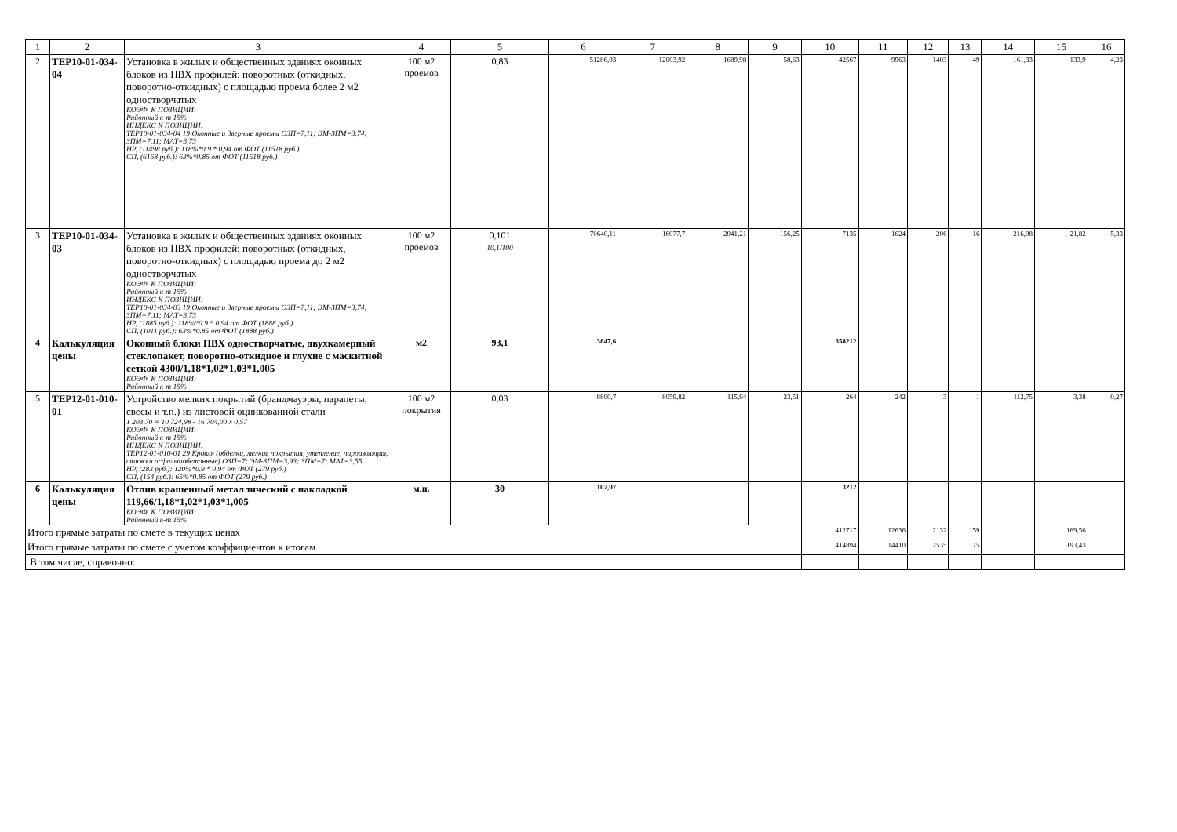| 1 | 2 | 3 | 4 | 5 | 6 | 7 | 8 | 9 | 10 | 11 | 12 | 13 | 14 | 15 | 16 |
| 2 | ТЕР10-01-034-04 | Установка в жилых и общественных зданиях оконных блоков из ПВХ профилей: поворотных (откидных, поворотно-откидных) с площадью проема более 2 м2 одностворчатых КОЭФ. К ПОЗИЦИИ: Районный к-т 15% ИНДЕКС К ПОЗИЦИИ: ТЕР10-01-034-04 19 Оконные и дверные проемы ОЗП=7,11; ЭМ-ЗПМ=3,74; ЗПМ=7,11; МАТ=3,73 НР, (11498 руб.): 118%*0.9 * 0,94 от ФОТ (11518 руб.) СП, (6168 руб.): 63%*0.85 от ФОТ (11518 руб.) | 100 м2 проемов | 0,83 | 51286,03 | 12003,92 | 1689,98 | 58,63 | 42567 | 9963 | 1403 | 49 | 161,33 | 133,9 | 4,23 |
| 3 | ТЕР10-01-034-03 | Установка в жилых и общественных зданиях оконных блоков из ПВХ профилей: поворотных (откидных, поворотно-откидных) с площадью проема до 2 м2 одностворчатых КОЭФ. К ПОЗИЦИИ: Районный к-т 15% ИНДЕКС К ПОЗИЦИИ: ТЕР10-01-034-03 19 Оконные и дверные проемы ОЗП=7,11; ЭМ-ЗПМ=3,74; ЗПМ=7,11; МАТ=3,73 НР, (1885 руб.): 118%*0.9 * 0,94 от ФОТ (1888 руб.) СП, (1011 руб.): 63%*0.85 от ФОТ (1888 руб.) | 100 м2 проемов | 0,101 10,1/100 | 70640,11 | 16077,7 | 2041,21 | 156,25 | 7135 | 1624 | 206 | 16 | 216,08 | 21,82 | 5,33 |
| 4 | Калькуляция цены | Оконный блоки ПВХ одностворчатые, двухкамерный стеклопакет, поворотно-откидное и глухие с маскитной сеткой 4300/1,18*1,02*1,03*1,005 КОЭФ. К ПОЗИЦИИ: Районный к-т 15% | м2 | 93,1 | 3847,6 | | | | 358212 | | | | | | |
| 5 | ТЕР12-01-010-01 | Устройство мелких покрытий (брандмауэры, парапеты, свесы и т.п.) из листовой оцинкованной стали 1 203,70 = 10 724,98 - 16 704,00 x 0,57 КОЭФ. К ПОЗИЦИИ: Районный к-т 15% ИНДЕКС К ПОЗИЦИИ: ТЕР12-01-010-01 29 Кровля (обделки, мелкие покрытия, утепление, пароизоляция, стяжки асфальтобетонные) ОЗП=7; ЭМ-ЗПМ=3,93; ЗПМ=7; МАТ=3,55 НР, (283 руб.): 120%*0.9 * 0,94 от ФОТ (279 руб.) СП, (154 руб.): 65%*0.85 от ФОТ (279 руб.) | 100 м2 покрытия | 0,03 | 8800,7 | 8059,82 | 115,94 | 23,51 | 264 | 242 | 3 | 1 | 112,75 | 3,38 | 0,27 |
| 6 | Калькуляция цены | Отлив крашенный металлический с накладкой 119,66/1,18*1,02*1,03*1,005 КОЭФ. К ПОЗИЦИИ: Районный к-т 15% | м.п. | 30 | 107,07 | | | | 3212 | | | | | | |
| Итого прямые затраты по смете в текущих ценах | | | | | | | | | 412717 | 12636 | 2132 | 159 | | 169,56 | |
| Итого прямые затраты по смете с учетом коэффициентов к итогам | | | | | | | | | 414894 | 14410 | 2535 | 175 | | 193,43 | |
| В том числе, справочно: | | | | | | | | | | | | | | | |